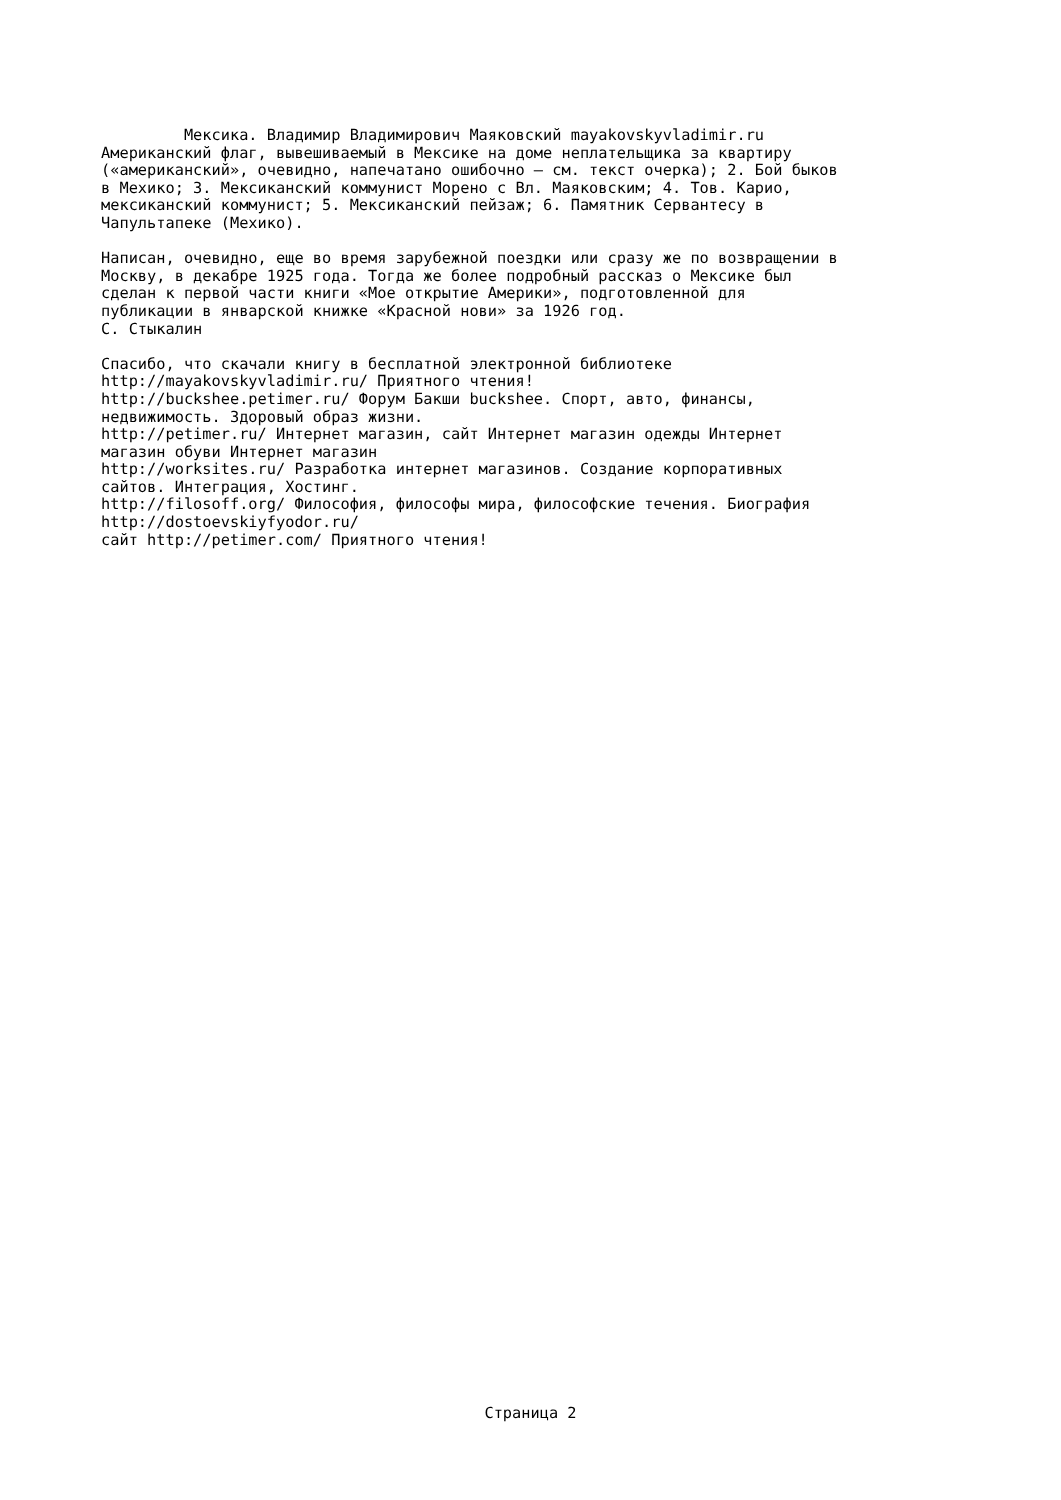Мексика. Владимир Владимирович Маяковский mayakovskyvladimir.ru
Американский флаг, вывешиваемый в Мексике на доме неплательщика за квартиру («американский», очевидно, напечатано ошибочно — см. текст очерка); 2. Бой быков в Мехико; 3. Мексиканский коммунист Морено с Вл. Маяковским; 4. Тов. Карио, мексиканский коммунист; 5. Мексиканский пейзаж; 6. Памятник Сервантесу в Чапультапеке (Мехико).
Написан, очевидно, еще во время зарубежной поездки или сразу же по возвращении в Москву, в декабре 1925 года. Тогда же более подробный рассказ о Мексике был сделан к первой части книги «Мое открытие Америки», подготовленной для публикации в январской книжке «Красной нови» за 1926 год. С. Стыкалин
Спасибо, что скачали книгу в бесплатной электронной библиотеке http://mayakovskyvladimir.ru/ Приятного чтения! http://buckshee.petimer.ru/ Форум Бакши buckshee. Спорт, авто, финансы, недвижимость. Здоровый образ жизни. http://petimer.ru/ Интернет магазин, сайт Интернет магазин одежды Интернет магазин обуви Интернет магазин http://worksites.ru/ Разработка интернет магазинов. Создание корпоративных сайтов. Интеграция, Хостинг. http://filosoff.org/ Философия, философы мира, философские течения. Биография http://dostoevskiyfyodor.ru/ сайт http://petimer.com/ Приятного чтения!
Страница 2